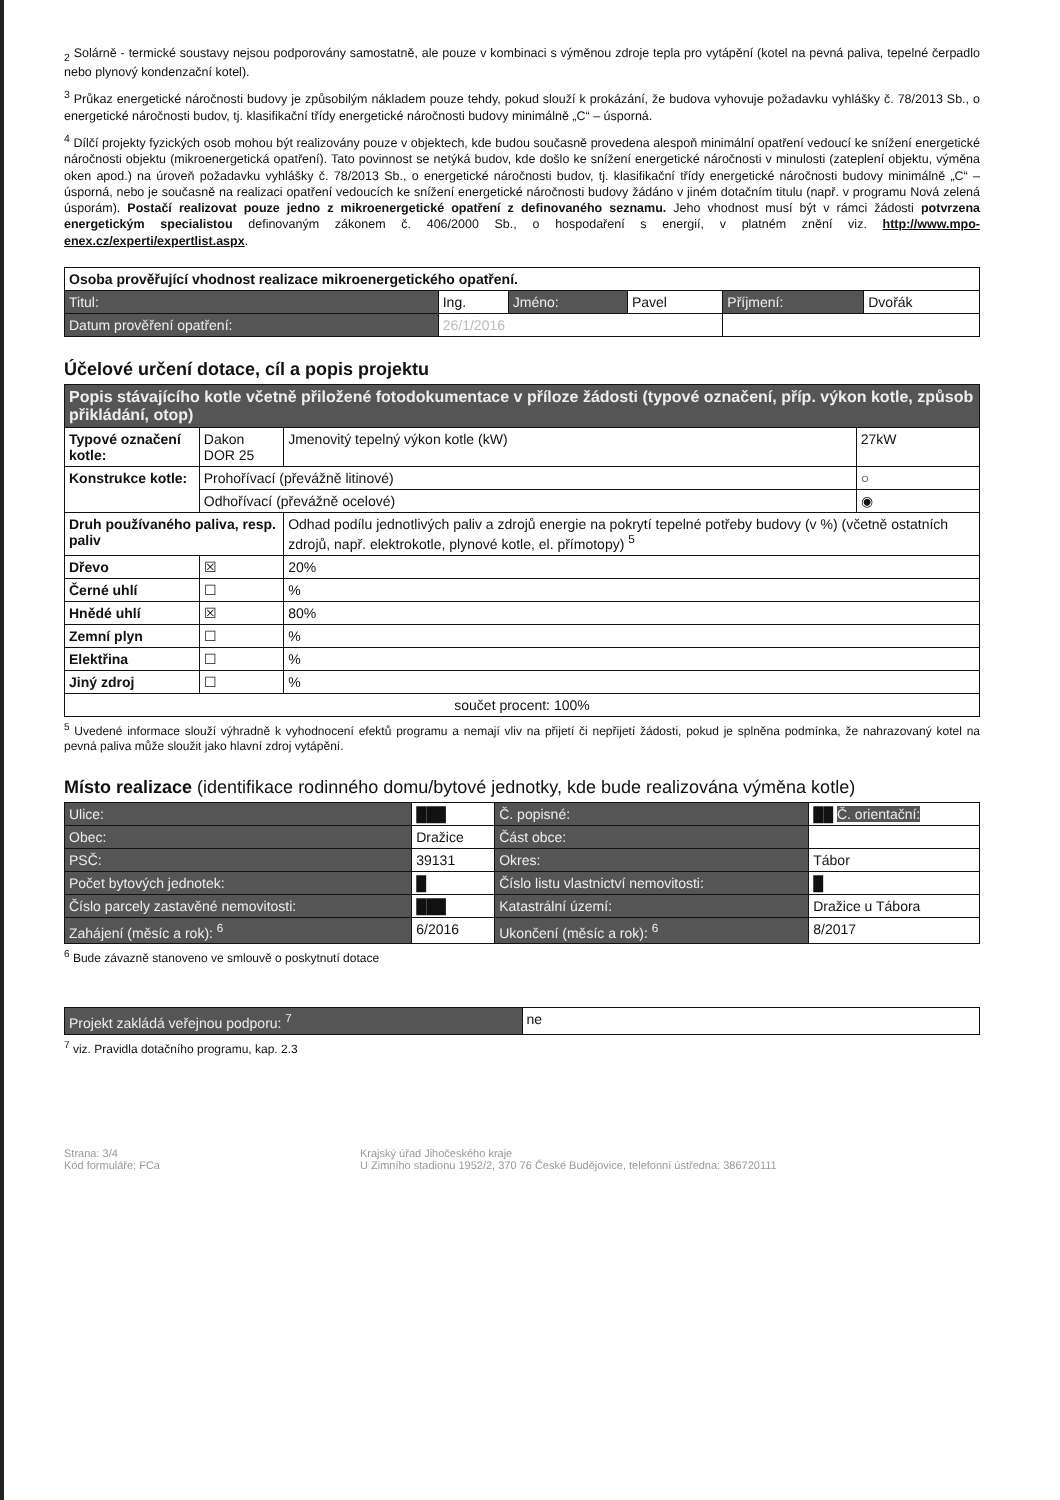<sub>2</sub> Solárně - termické soustavy nejsou podporovány samostatně, ale pouze v kombinaci s výměnou zdroje tepla pro vytápění (kotel na pevná paliva, tepelné čerpadlo nebo plynový kondenzační kotel).
<sup>3</sup> Průkaz energetické náročnosti budovy je způsobilým nákladem pouze tehdy, pokud slouží k prokázání, že budova vyhovuje požadavku vyhlášky č. 78/2013 Sb., o energetické náročnosti budov, tj. klasifikační třídy energetické náročnosti budovy minimálně „C“ – úsporná.
<sup>4</sup> Dílčí projekty fyzických osob mohou být realizovány pouze v objektech, kde budou současně provedena alespoň minimální opatření vedoucí ke snížení energetické náročnosti objektu (mikroenergetická opatření). Tato povinnost se netýká budov, kde došlo ke snížení energetické náročnosti v minulosti (zateplení objektu, výměna oken apod.) na úroveň požadavku vyhlášky č. 78/2013 Sb., o energetické náročnosti budov, tj. klasifikační třídy energetické náročnosti budovy minimálně „C“ – úsporná, nebo je současně na realizaci opatření vedoucích ke snížení energetické náročnosti budovy žádáno v jiném dotačním titulu (např. v programu Nová zelená úsporám). Postačí realizovat pouze jedno z mikroenergetické opatření z definovaného seznamu. Jeho vhodnost musí být v rámci žádosti potvrzena energetickým specialistou definovaným zákonem č. 406/2000 Sb., o hospodaření s energií, v platném znění viz. http://www.mpo-enex.cz/experti/expertlist.aspx.
| Osoba prověřující vhodnost realizace mikroenergetického opatření. | | | | | |
| --- | --- | --- | --- | --- | --- |
| Titul: | Ing. | Jméno: | Pavel | Příjmení: | Dvořák |
| Datum prověření opatření: | 26/1/2016 | | | | |
Účelové určení dotace, cíl a popis projektu
| Popis stávajícího kotle včetně přiložené fotodokumentace v příloze žádosti (typové označení, příp. výkon kotle, způsob přikládání, otop) | | | |
| --- | --- | --- | --- |
| Typové označení kotle: | Dakon DOR 25 | Jmenovitý tepelný výkon kotle (kW) | 27kW |
| Konstrukce kotle: | Prohořívací (převážně litinové) | | ○ |
| | Odhořívací (převážně ocelové) | | ◉ |
| Druh používaného paliva, resp. paliv | | Odhad podílu jednotlivých paliv a zdrojů energie na pokrytí tepelné potřeby budovy (v %) (včetně ostatních zdrojů, např. elektrokotle, plynové kotle, el. přímotopy) <sup>5</sup> | |
| Dřevo | ☒ | 20% | |
| Černé uhlí | ☐ | % | |
| Hnědé uhlí | ☒ | 80% | |
| Zemní plyn | ☐ | % | |
| Elektřina | ☐ | % | |
| Jiný zdroj | ☐ | % | |
| součet procent: 100% | | | |
<sup>5</sup> Uvedené informace slouží výhradně k vyhodnocení efektů programu a nemají vliv na přijetí či nepřijetí žádosti, pokud je splněna podmínka, že nahrazovaný kotel na pevná paliva může sloužit jako hlavní zdroj vytápění.
Místo realizace (identifikace rodinného domu/bytové jednotky, kde bude realizována výměna kotle)
| Ulice: | ███ | | Č. popisné: | ██ Č. orientační: |
| Obec: | Dražice | | Část obce: | |
| PSČ: | 39131 | | Okres: | Tábor |
| Počet bytových jednotek: | | █ | Číslo listu vlastnictví nemovitosti: | █ |
| Číslo parcely zastavěné nemovitosti: | | ███ | Katastrální území: | Dražice u Tábora |
| Zahájení (měsíc a rok): <sup>6</sup> | | 6/2016 | Ukončení (měsíc a rok): <sup>6</sup> | 8/2017 |
<sup>6</sup> Bude závazně stanoveno ve smlouvě o poskytnutí dotace
| Projekt zakládá veřejnou podporu: <sup>7</sup> | ne |
<sup>7</sup> viz. Pravidla dotačního programu, kap. 2.3
Strana: 3/4
Kód formuláře: FCa
Krajský úřad Jihočeského kraje
U Zimního stadionu 1952/2, 370 76 České Budějovice, telefonní ústředna: 386720111